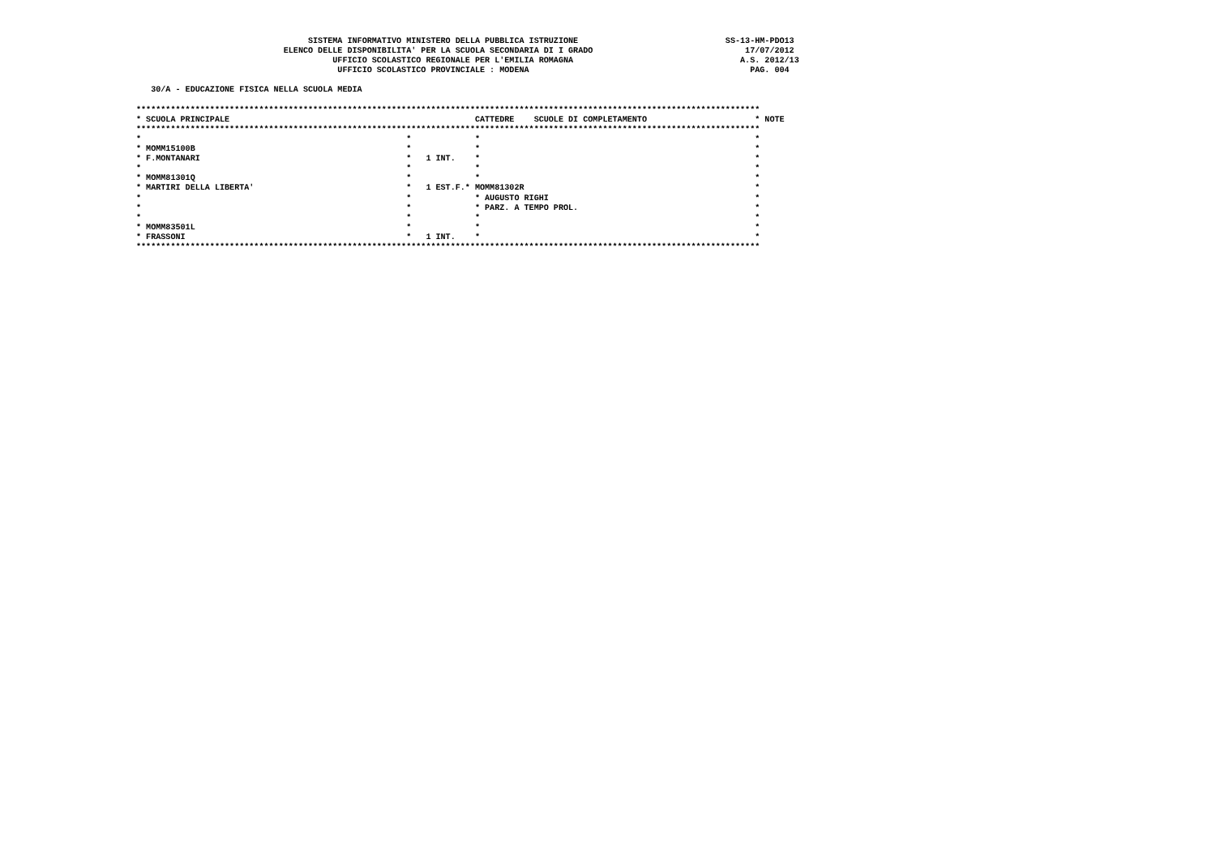SISTEMA INFORMATIVO MINISTERO DELLA PUBBLICA ISTRUZIONE                              SS-13-HM-PDO13
                              ELENCO DELLE DISPONIBILITA' PER LA SCUOLA SECONDARIA DI I GRADO                               17/07/2012
                                        UFFICIO SCOLASTICO REGIONALE PER L'EMILIA ROMAGNA                                  A.S. 2012/13
                                         UFFICIO SCOLASTICO PROVINCIALE : MODENA                                             PAG. 004

   30/A - EDUCAZIONE FISICA NELLA SCUOLA MEDIA

*******************************************************************************************************************************
* SCUOLA PRINCIPALE                                                  CATTEDRE    SCUOLE DI COMPLETAMENTO                      * NOTE
*******************************************************************************************************************************
*                                                      *             *                                                        *
* MOMM15100B                                           *             *                                                        *
* F.MONTANARI                                          *   1 INT.    *                                                        *
*                                                      *             *                                                        *
* MOMM81301Q                                           *             *                                                        *
* MARTIRI DELLA LIBERTA'                               *   1 EST.F.* MOMM81302R                                               *
*                                                      *             * AUGUSTO RIGHI                                          *
*                                                      *             * PARZ. A TEMPO PROL.                                    *
*                                                      *             *                                                        *
* MOMM83501L                                           *             *                                                        *
* FRASSONI                                             *   1 INT.    *                                                        *
*******************************************************************************************************************************